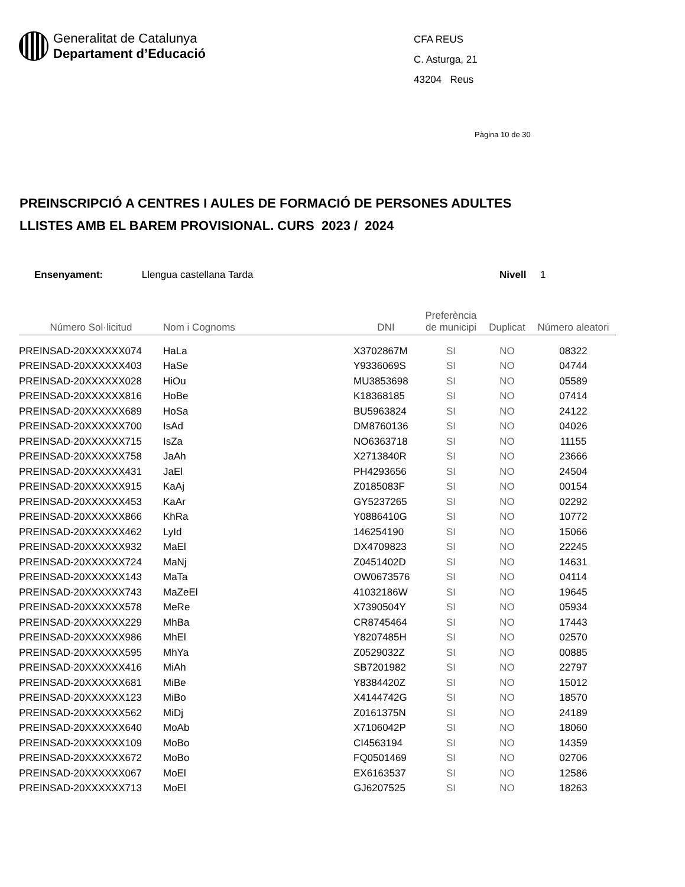Generalitat de Catalunya
Departament d’Educació
CFA REUS
C. Asturga, 21
43204 Reus
Pàgina 10 de 30
PREINSCRIPCIÓ A CENTRES I AULES DE FORMACIÓ DE PERSONES ADULTES
LLISTES AMB EL BAREM PROVISIONAL. CURS 2023 / 2024
Ensenyament: Llengua castellana Tarda Nivell 1
| Número Sol·licitud | Nom i Cognoms | DNI | Preferència de municipi | Duplicat | Número aleatori |
| --- | --- | --- | --- | --- | --- |
| PREINSAD-20XXXXXX074 | HaLa | X3702867M | SI | NO | 08322 |
| PREINSAD-20XXXXXX403 | HaSe | Y9336069S | SI | NO | 04744 |
| PREINSAD-20XXXXXX028 | HiOu | MU3853698 | SI | NO | 05589 |
| PREINSAD-20XXXXXX816 | HoBe | K18368185 | SI | NO | 07414 |
| PREINSAD-20XXXXXX689 | HoSa | BU5963824 | SI | NO | 24122 |
| PREINSAD-20XXXXXX700 | IsAd | DM8760136 | SI | NO | 04026 |
| PREINSAD-20XXXXXX715 | IsZa | NO6363718 | SI | NO | 11155 |
| PREINSAD-20XXXXXX758 | JaAh | X2713840R | SI | NO | 23666 |
| PREINSAD-20XXXXXX431 | JaEl | PH4293656 | SI | NO | 24504 |
| PREINSAD-20XXXXXX915 | KaAj | Z0185083F | SI | NO | 00154 |
| PREINSAD-20XXXXXX453 | KaAr | GY5237265 | SI | NO | 02292 |
| PREINSAD-20XXXXXX866 | KhRa | Y0886410G | SI | NO | 10772 |
| PREINSAD-20XXXXXX462 | LyId | 146254190 | SI | NO | 15066 |
| PREINSAD-20XXXXXX932 | MaEl | DX4709823 | SI | NO | 22245 |
| PREINSAD-20XXXXXX724 | MaNj | Z0451402D | SI | NO | 14631 |
| PREINSAD-20XXXXXX143 | MaTa | OW0673576 | SI | NO | 04114 |
| PREINSAD-20XXXXXX743 | MaZeEl | 41032186W | SI | NO | 19645 |
| PREINSAD-20XXXXXX578 | MeRe | X7390504Y | SI | NO | 05934 |
| PREINSAD-20XXXXXX229 | MhBa | CR8745464 | SI | NO | 17443 |
| PREINSAD-20XXXXXX986 | MhEl | Y8207485H | SI | NO | 02570 |
| PREINSAD-20XXXXXX595 | MhYa | Z0529032Z | SI | NO | 00885 |
| PREINSAD-20XXXXXX416 | MiAh | SB7201982 | SI | NO | 22797 |
| PREINSAD-20XXXXXX681 | MiBe | Y8384420Z | SI | NO | 15012 |
| PREINSAD-20XXXXXX123 | MiBo | X4144742G | SI | NO | 18570 |
| PREINSAD-20XXXXXX562 | MiDj | Z0161375N | SI | NO | 24189 |
| PREINSAD-20XXXXXX640 | MoAb | X7106042P | SI | NO | 18060 |
| PREINSAD-20XXXXXX109 | MoBo | CI4563194 | SI | NO | 14359 |
| PREINSAD-20XXXXXX672 | MoBo | FQ0501469 | SI | NO | 02706 |
| PREINSAD-20XXXXXX067 | MoEl | EX6163537 | SI | NO | 12586 |
| PREINSAD-20XXXXXX713 | MoEl | GJ6207525 | SI | NO | 18263 |